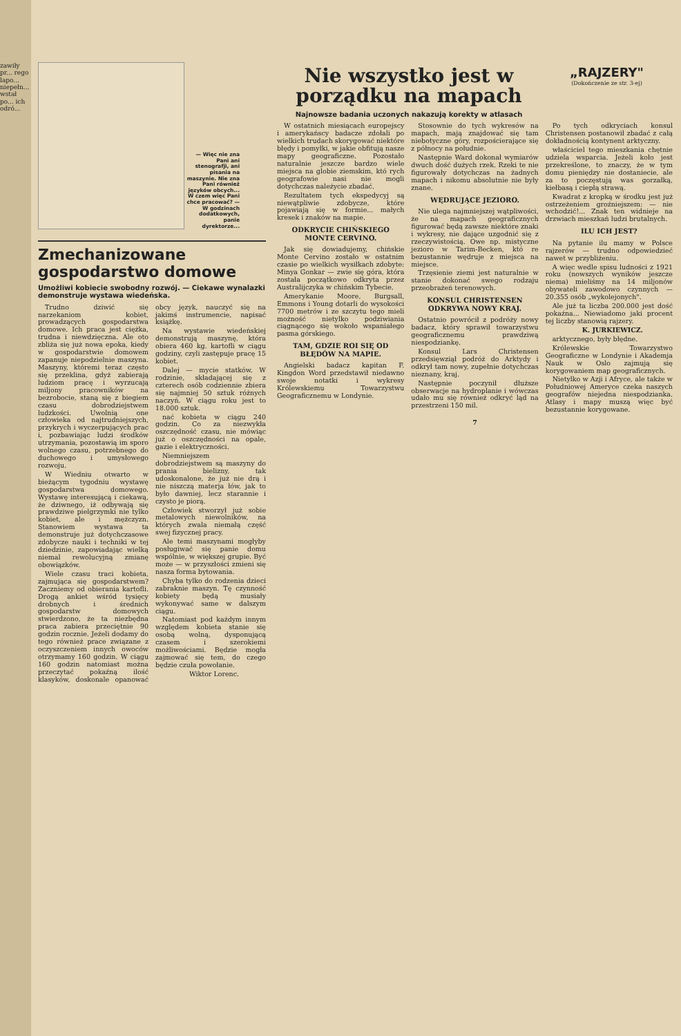zawiły pr... rego lapo... niepełn... wstał po... ich odró...
— Więc nie zna Pani ani stenografji, ani pisania na maszynie. Nie zna Pani również języków obcych... W czem więc Pani chce pracować? — W godzinach dodatkowych, panie dyrektorze...
Zmechanizowane gospodarstwo domowe
Umożliwi kobiecie swobodny rozwój. — Ciekawe wynalazki demonstruje wystawa wiedeńska.
Trudno dziwić się narzekaniom kobiet, prowadzących gospodarstwa domowe. Ich praca jest ciężka, trudna i niewdzięczna. Ale oto zbliża się już nowa epoka, kiedy w gospodarstwie domowem zapanuje niepodzielnie maszyna. Maszyny, któremi teraz często się przeklina, gdyż zabierają ludziom pracę i wyrzucają miljony pracowników na bezrobocie, staną się z biegiem czasu dobrodziejstwem ludzkości. Uwolnią one człowieka od najtrudniejszych, przykrych i wyczerpujących prac i, pozbawiając ludzi środków utrzymania, pozostawią im sporo wolnego czasu, potrzebnego do duchowego i umysłowego rozwoju.
W Wiedniu otwarto w bieżącym tygodniu wystawę gospodarstwa domowego. Wystawę interesującą i ciekawą, że dziwnego, iż odbywają się prawdziwe pielgrzymki nie tylko kobiet, ale i mężczyzn. Stanowiem wystawa ta demonstruje już dotychczasowe zdobycze nauki i techniki w tej dziedzinie, zapowiadając wielką niemal rewolucyjną zmianę obowiązków.
Wiele czasu traci kobieta, zajmująca się gospodarstwem? Zaczniemy od obierania kartofli. Drogą ankiet wśród tysięcy drobnych i średnich gospodarstw domowych stwierdzono, że ta niezbędna praca zabiera przeciętnie 90 godzin rocznie. Jeżeli dodamy do tego również prace związane z oczyszczeniem innych owoców otrzymamy 160 godzin. W ciągu 160 godzin natomiast można przeczytać pokaźną ilość klasyków, doskonale opanować obcy język, nauczyć się na jakimś instrumencie, napisać książkę.
Na wystawie wiedeńskiej demonstrują maszynę, która obiera 460 kg. kartofli w ciągu godziny, czyli zastępuje pracę 15 kobiet.
Dalej — mycie statków. W rodzinie, składającej się z czterech osób codziennie zbiera się najmniej 50 sztuk różnych naczyń. W ciągu roku jest to 18.000 sztuk.
nać kobieta w ciągu 240 godzin. Co za niezwykła oszczędność czasu, nie mówiąc już o oszczędności na opale, gazie i elektryczności.
Niemniejszem dobrodziejstwem są maszyny do prania bielizny, tak udoskonalone, że już nie drą i nie niszczą materja łów, jak to było dawniej, lecz starannie i czysto je piorą.
Człowiek stworzył już sobie metalowych niewolników, na których zwala niemałą część swej fizycznej pracy.
Ale temi maszynami mogłyby posługiwać się panie domu wspólnie, w większej grupie. Być może — w przyszłości zmieni się nasza forma bytowania.
Chyba tylko do rodzenia dzieci zabraknie maszyn. Tę czynność kobiety będą musiały wykonywać same w dalszym ciągu.
Natomiast pod każdym innym względem kobieta stanie się osobą wolną, dysponującą czasem i szerokiemi możliwościami. Będzie mogła zajmować się tem, do czego będzie czuła powołanie.
Wiktor Lorenc.
Nie wszystko jest w porządku na mapach
Najnowsze badania uczonych nakazują korekty w atlasach
„RAJZERY"
(Dokończenie ze str. 3-ej)
W ostatnich miesiącach europejscy i amerykańscy badacze zdołali po wielkich trudach skorygować niektóre błędy i pomyłki, w jakie obfitują nasze mapy geograficzne. Pozostało naturalnie jeszcze bardzo wiele miejsca na globie ziemskim, któ rych geografowie nasi nie mogli dotychczas należycie zbadać.
Rezultatem tych ekspedycyj są niewątpliwie zdobycze, które pojawiają się w formie... małych kresek i znaków na mapie.
ODKRYCIE CHIŃSKIEGO MONTE CERVINO.
Jak się dowiadujemy, chińskie Monte Cervino zostało w ostatnim czasie po wielkich wysiłkach zdobyte: Minya Gonkar — zwie się góra, która została początkowo odkryta przez Australijczyka w chińskim Tybecie.
Amerykanie Moore, Burgsall, Emmons i Young dotarli do wysokości 7700 metrów i ze szczytu tego mieli możność nietylko podziwiania ciągnącego się wokoło wspaniałego pasma górskiego.
TAM, GDZIE ROI SIĘ OD BŁĘDÓW NA MAPIE.
Angielski badacz kapitan F. Kingdon Word przedstawił niedawno swoje notatki i wykresy Królewskiemu Towarzystwu Geograficznemu w Londynie.
Stosownie do tych wykresów na mapach, mają znajdować się tam niebotyczne góry, rozpościerające się z północy na południe.
Następnie Ward dokonał wymiarów dwuch dość dużych rzek. Rzeki te nie figurowały dotychczas na żadnych mapach i nikomu absolutnie nie były znane.
WĘDRUJĄCE JEZIORO.
Nie ulega najmniejszej wątpliwości, że na mapach geograficznych figurować będą zawsze niektóre znaki i wykresy, nie dające uzgodnić się z rzeczywistością. Owe np. mistyczne jezioro w Tarim-Becken, któ re bezustannie wędruje z miejsca na miejsce.
Trzęsienie ziemi jest naturalnie w stanie dokonać swego rodzaju przeobrażeń terenowych.
KONSUL CHRISTENSEN ODKRYWA NOWY KRAJ.
Ostatnio powrócił z podróży nowy badacz, który sprawił towarzystwu geograficznemu prawdziwą niespodziankę.
Konsul Lars Christensen przedsięwziął podróż do Arktydy i odkrył tam nowy, zupełnie dotychczas nieznany, kraj.
Następnie poczynił dłuższe obserwacje na hydroplanie i wówczas udało mu się również odkryć ląd na przestrzeni 150 mil.
Po tych odkryciach konsul Christensen postanowił zbadać z całą dokładnością kontynent arktyczny.
właściciel tego mieszkania chętnie udziela wsparcia. Jeżeli koło jest przekreślone, to znaczy, że w tym domu pieniędzy nie dostaniecie, ale za to poczęstują was gorzałką, kiełbasą i ciepłą strawą.
Kwadrat z kropką w środku jest już ostrzeżeniem groźniejszem: — nie wchodzić!... Znak ten widnieje na drzwiach mieszkań ludzi brutalnych.
ILU ICH JEST?
Na pytanie ilu mamy w Polsce rajzerów — trudno odpowiedzieć nawet w przybliżeniu.
A więc wedle spisu ludności z 1921 roku (nowszych wyników jeszcze niema) mieliśmy na 14 miljonów obywateli zawodowo czynnych — 20.355 osób „wykolejonych".
Ale już ta liczba 200.000 jest dość pokaźna... Niewiadomo jaki procent tej liczby stanowią rajzery.
K. JURKIEWICZ.
arktycznego, były błędne.
Królewskie Towarzystwo Geograficzne w Londynie i Akademja Nauk w Oslo zajmują się korygowaniem map geograficznych.
Nietylko w Azji i Afryce, ale także w Południowej Ameryce czeka naszych geografów niejedna niespodzianka. Atlasy i mapy muszą więc być bezustannie korygowane.
7